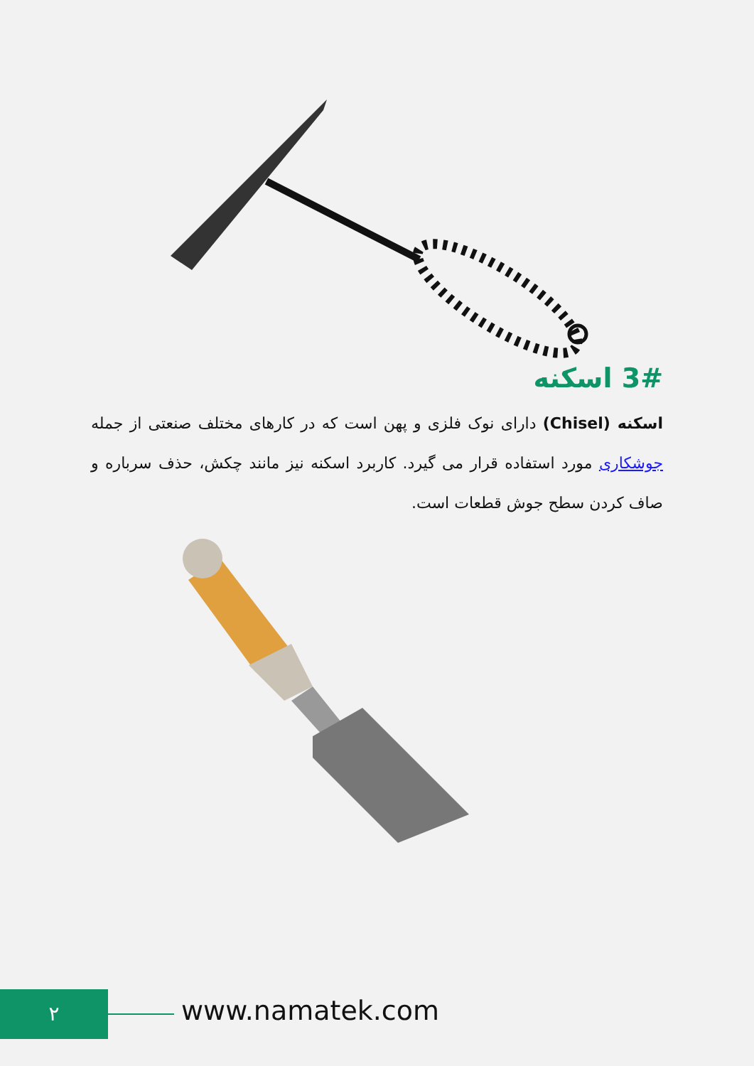3# اسکنه
اسکنه (Chisel) دارای نوک فلزی و پهن است که در کارهای مختلف صنعتی از جمله جوشکاری مورد استفاده قرار می گیرد. کاربرد اسکنه نیز مانند چکش، حذف سرباره و صاف کردن سطح جوش قطعات است.
۲ www.namatek.com